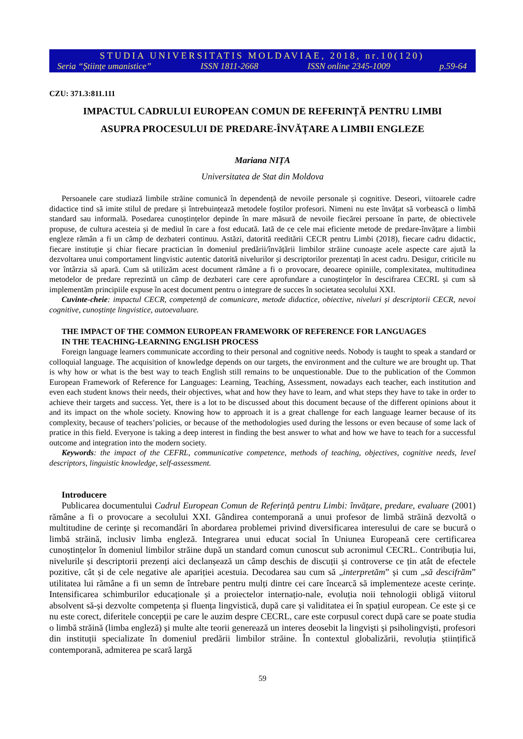STUDIA UNIVERSITATIS MOLDAVIAE, 2018, nr.10(120)
Seria “Științe umanistice” ISSN 1811-2668 ISSN online 2345-1009 p.59-64
CZU: 371.3:811.111
IMPACTUL CADRULUI EUROPEAN COMUN DE REFERINȚĂ PENTRU LIMBI
ASUPRA PROCESULUI DE PREDARE-ÎNVĂȚARE A LIMBII ENGLEZE
Mariana NIȚA
Universitatea de Stat din Moldova
Persoanele care studiază limbile străine comunică în dependență de nevoile personale și cognitive. Deseori, viitoarele cadre didactice tind să imite stilul de predare și întrebuințează metodele foștilor profesori. Nimeni nu este învățat să vorbească o limbă standard sau informală. Posedarea cunoștințelor depinde în mare măsură de nevoile fiecărei persoane în parte, de obiectivele propuse, de cultura acesteia și de mediul în care a fost educată. Iată de ce cele mai eficiente metode de predare-învățare a limbii engleze rămân a fi un câmp de dezbateri continuu. Astăzi, datorită reeditării CECR pentru Limbi (2018), fiecare cadru didactic, fiecare instituție și chiar fiecare practician în domeniul predării/învățării limbilor străine cunoaște acele aspecte care ajută la dezvoltarea unui comportament lingvistic autentic datorită nivelurilor și descriptorilor prezentați în acest cadru. Desigur, criticile nu vor întârzia să apară. Cum să utilizăm acest document rămâne a fi o provocare, deoarece opiniile, complexitatea, multitudinea metodelor de predare reprezintă un câmp de dezbateri care cere aprofundare a cunoștințelor în descifrarea CECRL și cum să implementăm principiile expuse în acest document pentru o integrare de succes în societatea secolului XXI.
Cuvinte-cheie: impactul CECR, competență de comunicare, metode didactice, obiective, niveluri și descriptorii CECR, nevoi cognitive, cunoștințe lingvistice, autoevaluare.
THE IMPACT OF THE COMMON EUROPEAN FRAMEWORK OF REFERENCE FOR LANGUAGES
IN THE TEACHING-LEARNING ENGLISH PROCESS
Foreign language learners communicate according to their personal and cognitive needs. Nobody is taught to speak a standard or colloquial language. The acquisition of knowledge depends on our targets, the environment and the culture we are brought up. That is why how or what is the best way to teach English still remains to be unquestionable. Due to the publication of the Common European Framework of Reference for Languages: Learning, Teaching, Assessment, nowadays each teacher, each institution and even each student knows their needs, their objectives, what and how they have to learn, and what steps they have to take in order to achieve their targets and success. Yet, there is a lot to be discussed about this document because of the different opinions about it and its impact on the whole society. Knowing how to approach it is a great challenge for each language learner because of its complexity, because of teachers’policies, or because of the methodologies used during the lessons or even because of some lack of pratice in this field. Everyone is taking a deep interest in finding the best answer to what and how we have to teach for a successful outcome and integration into the modern society.
Keywords: the impact of the CEFRL, communicative competence, methods of teaching, objectives, cognitive needs, level descriptors, linguistic knowledge, self-assessment.
Introducere
Publicarea documentului Cadrul European Comun de Referință pentru Limbi: învățare, predare, evaluare (2001) rămâne a fi o provocare a secolului XXI. Gândirea contemporană a unui profesor de limbă străină dezvoltă o multitudine de cerințe și recomandări în abordarea problemei privind diversificarea interesului de care se bucură o limbă străină, inclusiv limba engleză. Integrarea unui educat social în Uniunea Europeană cere certificarea cunoștințelor în domeniul limbilor străine după un standard comun cunoscut sub acronimul CECRL. Contribuția lui, nivelurile și descriptorii prezenți aici declanșează un câmp deschis de discuții și controverse ce țin atât de efectele pozitive, cât și de cele negative ale apariției acestuia. Decodarea sau cum să „interpretăm” și cum „să descifrăm” utilitatea lui rămâne a fi un semn de întrebare pentru mulți dintre cei care încearcă să implementeze aceste cerințe. Intensificarea schimburilor educaționale și a proiectelor internațio-nale, evoluția noii tehnologii obligă viitorul absolvent să-și dezvolte competența și fluența lingvistică, după care și validitatea ei în spațiul european. Ce este și ce nu este corect, diferitele concepții pe care le auzim despre CECRL, care este corpusul corect după care se poate studia o limbă străină (limba engleză) și multe alte teorii generează un interes deosebit la lingviști și psiholingviști, profesori din instituții specializate în domeniul predării limbilor străine. În contextul globalizării, revoluția științifică contemporană, admiterea pe scară largă
59